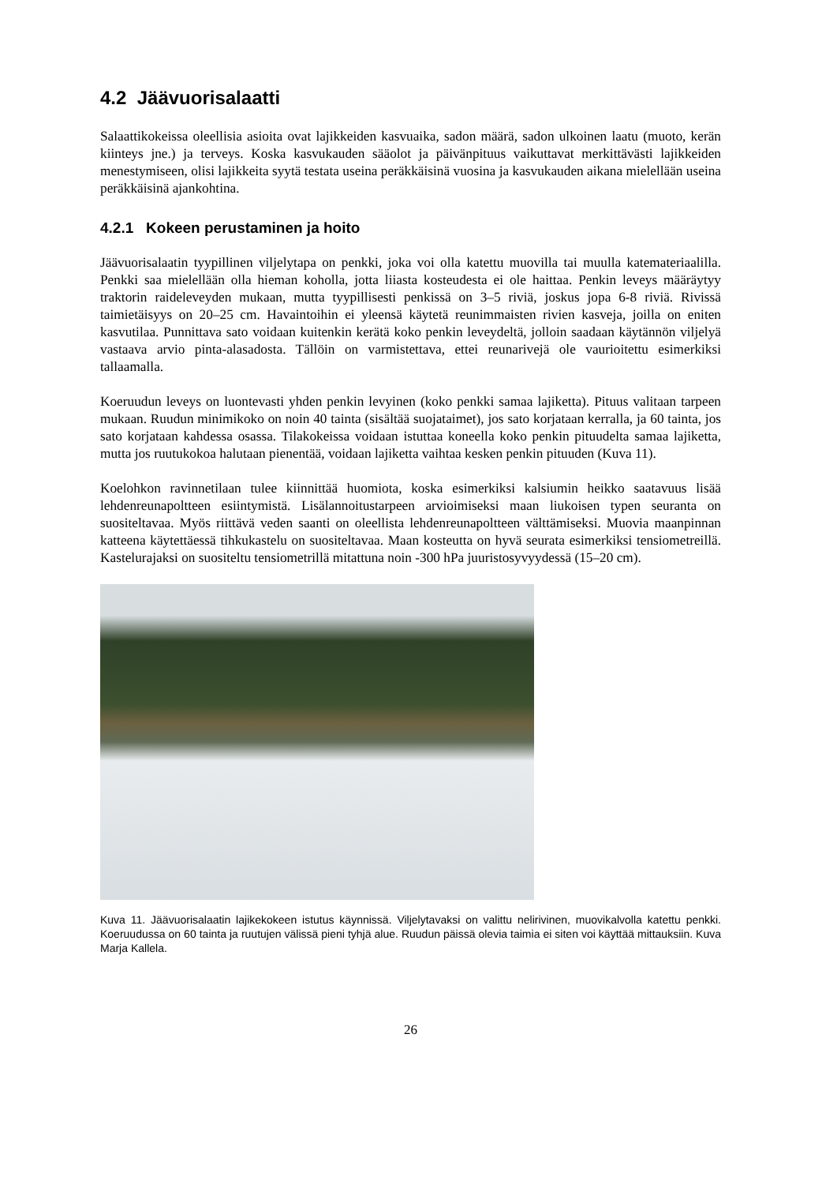4.2 Jäävuorisalaatti
Salaattikokeissa oleellisia asioita ovat lajikkeiden kasvuaika, sadon määrä, sadon ulkoinen laatu (muoto, kerän kiinteys jne.) ja terveys. Koska kasvukauden sääolot ja päivänpituus vaikuttavat merkittävästi lajikkeiden menestymiseen, olisi lajikkeita syytä testata useina peräkkäisinä vuosina ja kasvukauden aikana mielellään useina peräkkäisinä ajankohtina.
4.2.1 Kokeen perustaminen ja hoito
Jäävuorisalaatin tyypillinen viljelytapa on penkki, joka voi olla katettu muovilla tai muulla katemateriaalilla. Penkki saa mielellään olla hieman koholla, jotta liiasta kosteudesta ei ole haittaa. Penkin leveys määräytyy traktorin raideleveyden mukaan, mutta tyypillisesti penkissä on 3–5 riviä, joskus jopa 6-8 riviä. Rivissä taimietäisyys on 20–25 cm. Havaintoihin ei yleensä käytetä reunimmaisten rivien kasveja, joilla on eniten kasvutilaa. Punnittava sato voidaan kuitenkin kerätä koko penkin leveydeltä, jolloin saadaan käytännön viljelyä vastaava arvio pinta-alasadosta. Tällöin on varmistettava, ettei reunarivejä ole vaurioitettu esimerkiksi tallaamalla.
Koeruudun leveys on luontevasti yhden penkin levyinen (koko penkki samaa lajiketta). Pituus valitaan tarpeen mukaan. Ruudun minimikoko on noin 40 tainta (sisältää suojataimet), jos sato korjataan kerralla, ja 60 tainta, jos sato korjataan kahdessa osassa. Tilakokeissa voidaan istuttaa koneella koko penkin pituudelta samaa lajiketta, mutta jos ruutukokoa halutaan pienentää, voidaan lajiketta vaihtaa kesken penkin pituuden (Kuva 11).
Koelohkon ravinnetilaan tulee kiinnittää huomiota, koska esimerkiksi kalsiumin heikko saatavuus lisää lehdenreunapoltteen esiintymistä. Lisälannoitustarpeen arvioimiseksi maan liukoisen typen seuranta on suositeltavaa. Myös riittävä veden saanti on oleellista lehdenreunapoltteen välttämiseksi. Muovia maanpinnan katteena käytettäessä tihkukastelu on suositeltavaa. Maan kosteutta on hyvä seurata esimerkiksi tensiometreillä. Kastelurajaksi on suositeltu tensiometrillä mitattuna noin -300 hPa juuristosyvyydessä (15–20 cm).
Kuva 11. Jäävuorisalaatin lajikekokeen istutus käynnissä. Viljelytavaksi on valittu nelirivinen, muovikalvolla katettu penkki. Koeruudussa on 60 tainta ja ruutujen välissä pieni tyhjä alue. Ruudun päissä olevia taimia ei siten voi käyttää mittauksiin. Kuva Marja Kallela.
26